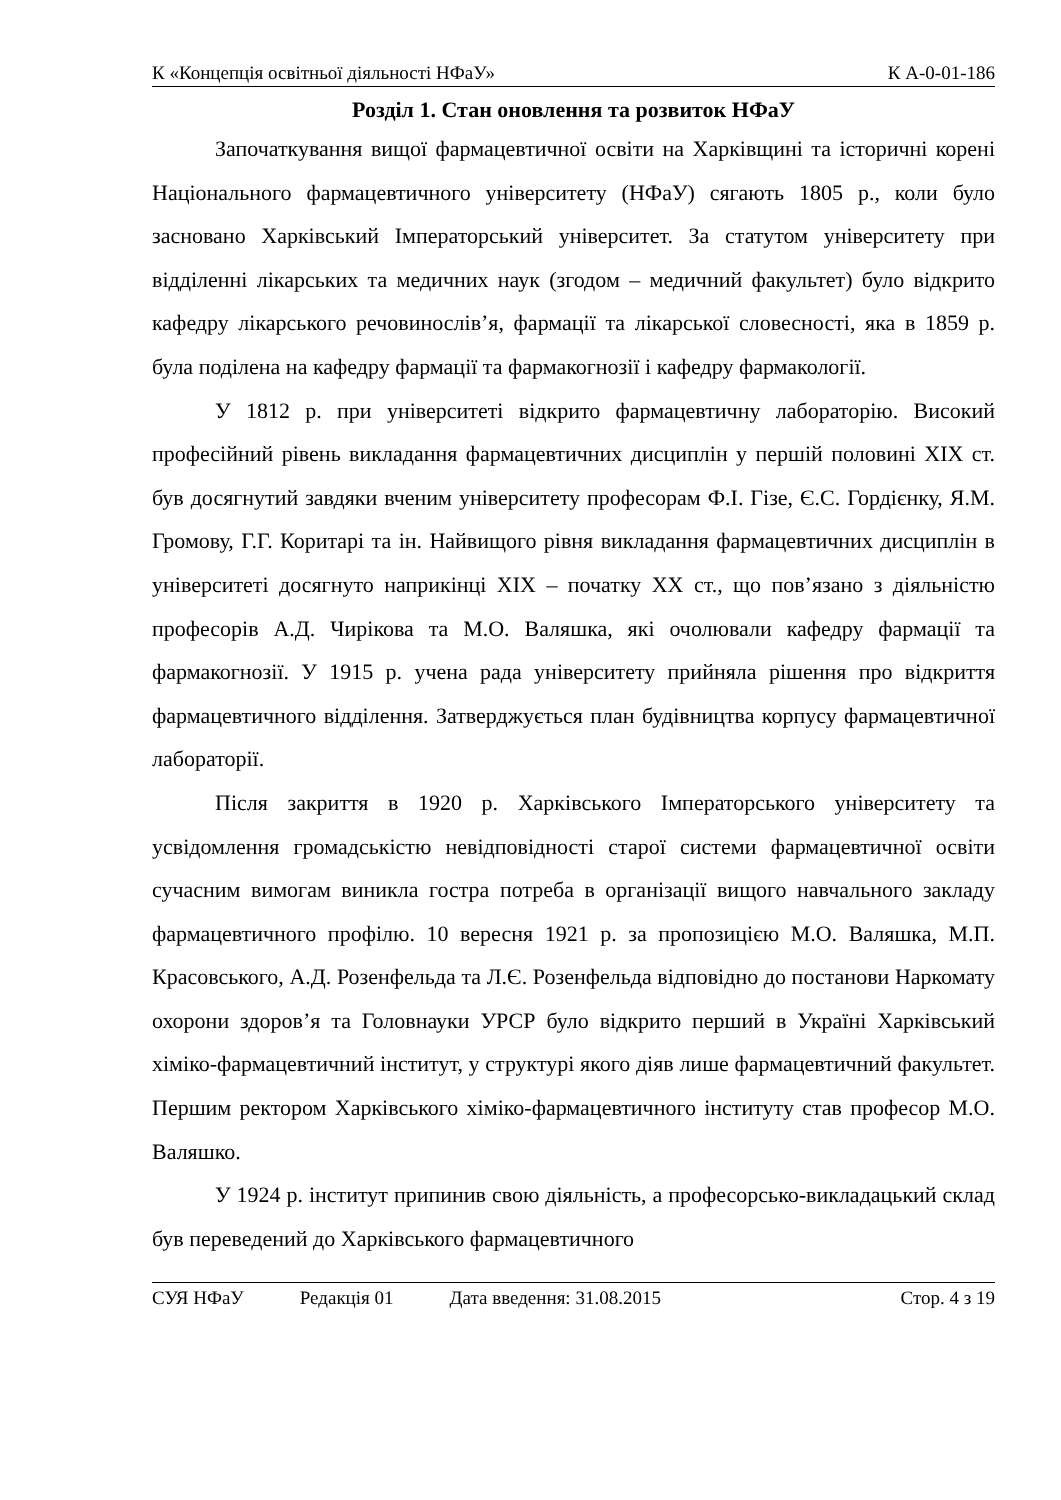К «Концепція освітньої діяльності НФаУ» К А-0-01-186
Розділ 1. Стан оновлення та розвиток НФаУ
Започаткування вищої фармацевтичної освіти на Харківщині та історичні корені Національного фармацевтичного університету (НФаУ) сягають 1805 р., коли було засновано Харківський Імператорський університет. За статутом університету при відділенні лікарських та медичних наук (згодом – медичний факультет) було відкрито кафедру лікарського речовинослів’я, фармації та лікарської словесності, яка в 1859 р. була поділена на кафедру фармації та фармакогнозії і кафедру фармакології.
У 1812 р. при університеті відкрито фармацевтичну лабораторію. Високий професійний рівень викладання фармацевтичних дисциплін у першій половині XIX ст. був досягнутий завдяки вченим університету професорам Ф.І. Гізе, Є.С. Гордієнку, Я.М. Громову, Г.Г. Коритарі та ін. Найвищого рівня викладання фармацевтичних дисциплін в університеті досягнуто наприкінці XIX – початку XX ст., що пов’язано з діяльністю професорів А.Д. Чирікова та М.О. Валяшка, які очолювали кафедру фармації та фармакогнозії. У 1915 р. учена рада університету прийняла рішення про відкриття фармацевтичного відділення. Затверджується план будівництва корпусу фармацевтичної лабораторії.
Після закриття в 1920 р. Харківського Імператорського університету та усвідомлення громадськістю невідповідності старої системи фармацевтичної освіти сучасним вимогам виникла гостра потреба в організації вищого навчального закладу фармацевтичного профілю. 10 вересня 1921 р. за пропозицією М.О. Валяшка, М.П. Красовського, А.Д. Розенфельда та Л.Є. Розенфельда відповідно до постанови Наркомату охорони здоров’я та Головнауки УРСР було відкрито перший в Україні Харківський хіміко-фармацевтичний інститут, у структурі якого діяв лише фармацевтичний факультет. Першим ректором Харківського хіміко-фармацевтичного інституту став професор М.О. Валяшко.
У 1924 р. інститут припинив свою діяльність, а професорсько-викладацький склад був переведений до Харківського фармацевтичного
СУЯ НФаУ Редакція 01 Дата введення: 31.08.2015 Стор. 4 з 19